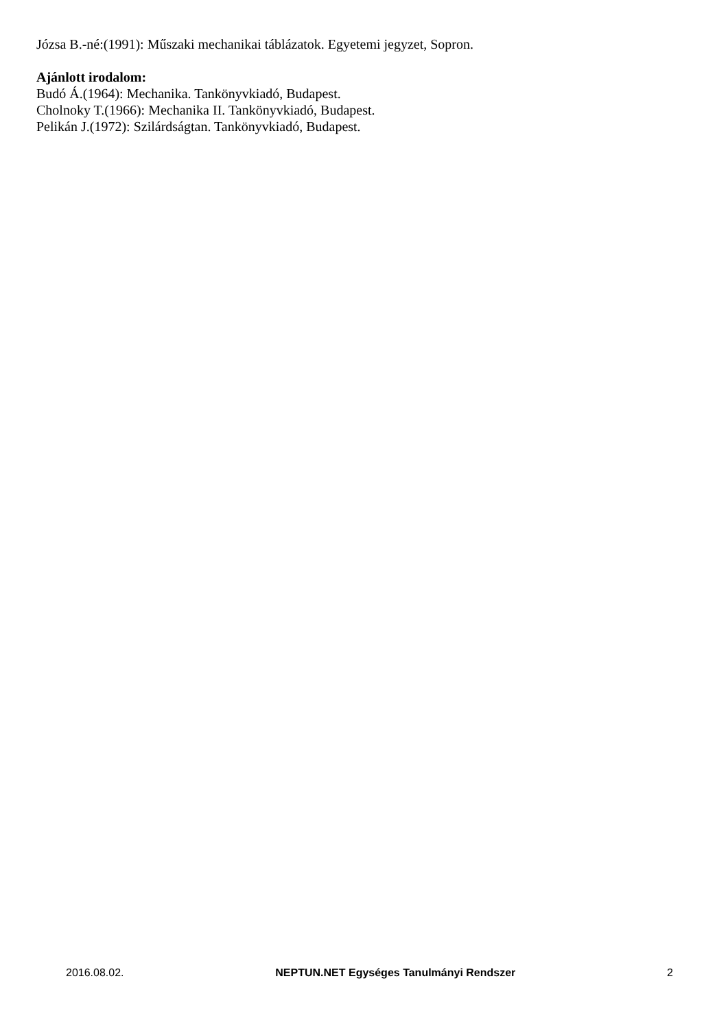Józsa B.-né:(1991): Műszaki mechanikai táblázatok. Egyetemi jegyzet, Sopron.
Ajánlott irodalom:
Budó Á.(1964): Mechanika. Tankönyvkiadó, Budapest.
Cholnoky T.(1966): Mechanika II. Tankönyvkiadó, Budapest.
Pelikán J.(1972): Szilárdságtan. Tankönyvkiadó, Budapest.
2016.08.02. NEPTUN.NET Egységes Tanulmányi Rendszer 2